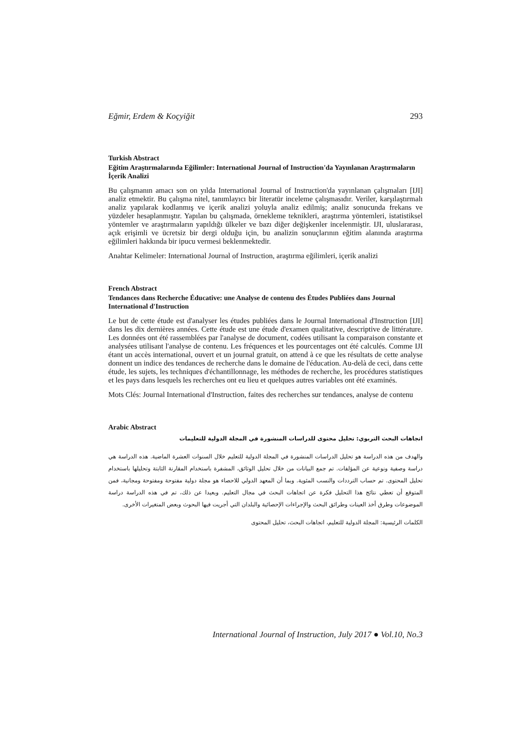Eğmir, Erdem & Koçyiğit 293
Turkish Abstract
Eğitim Araştırmalarında Eğilimler: International Journal of Instruction'da Yayınlanan Araştırmaların İçerik Analizi
Bu çalışmanın amacı son on yılda International Journal of Instruction'da yayınlanan çalışmaları [IJI] analiz etmektir. Bu çalışma nitel, tanımlayıcı bir literatür inceleme çalışmasıdır. Veriler, karşılaştırmalı analiz yapılarak kodlanmış ve içerik analizi yoluyla analiz edilmiş; analiz sonucunda frekans ve yüzdeler hesaplanmıştır. Yapılan bu çalışmada, örnekleme teknikleri, araştırma yöntemleri, istatistiksel yöntemler ve araştırmaların yapıldığı ülkeler ve bazı diğer değişkenler incelenmiştir. IJI, uluslararası, açık erişimli ve ücretsiz bir dergi olduğu için, bu analizin sonuçlarının eğitim alanında araştırma eğilimleri hakkında bir ipucu vermesi beklenmektedir.
Anahtar Kelimeler: International Journal of Instruction, araştırma eğilimleri, içerik analizi
French Abstract
Tendances dans Recherche Éducative: une Analyse de contenu des Études Publiées dans Journal International d'Instruction
Le but de cette étude est d'analyser les études publiées dans le Journal International d'Instruction [IJI] dans les dix dernières années. Cette étude est une étude d'examen qualitative, descriptive de littérature. Les données ont été rassemblées par l'analyse de document, codées utilisant la comparaison constante et analysées utilisant l'analyse de contenu. Les fréquences et les pourcentages ont été calculés. Comme IJI étant un accès international, ouvert et un journal gratuit, on attend à ce que les résultats de cette analyse donnent un indice des tendances de recherche dans le domaine de l'éducation. Au-delà de ceci, dans cette étude, les sujets, les techniques d'échantillonnage, les méthodes de recherche, les procédures statistiques et les pays dans lesquels les recherches ont eu lieu et quelques autres variables ont été examinés.
Mots Clés: Journal International d'Instruction, faites des recherches sur tendances, analyse de contenu
Arabic Abstract
اتجاهات البحث التربوي: تحليل محتوى للدراسات المنشورة في المجلة الدولية للتعليمات
والهدف من هذه الدراسة هو تحليل الدراسات المنشورة في المجلة الدولية للتعليم خلال السنوات العشرة الماضية. هذه الدراسة هي دراسة وصفية ونوعية عن المؤلفات. تم جمع البيانات من خلال تحليل الوثائق، المشفرة باستخدام المقارنة الثابتة وتحليلها باستخدام تحليل المحتوى. تم حساب الترددات والنسب المئوية. وبما أن المعهد الدولي للاحصاء هو مجلة دولية مفتوحة ومفتوحة ومجانية، فمن المتوقع أن تعطي نتائج هذا التحليل فكرة عن اتجاهات البحث في مجال التعليم. وبعيدا عن ذلك، تم في هذه الدراسة دراسة الموضوعات وطرق أخذ العينات وطرائق البحث والإجراءات الإحصائية والبلدان التي أجريت فيها البحوث وبعض المتغيرات الأخرى.
الكلمات الرئيسية: المجلة الدولية للتعليم، اتجاهات البحث، تحليل المحتوى
International Journal of Instruction, July 2017 ● Vol.10, No.3